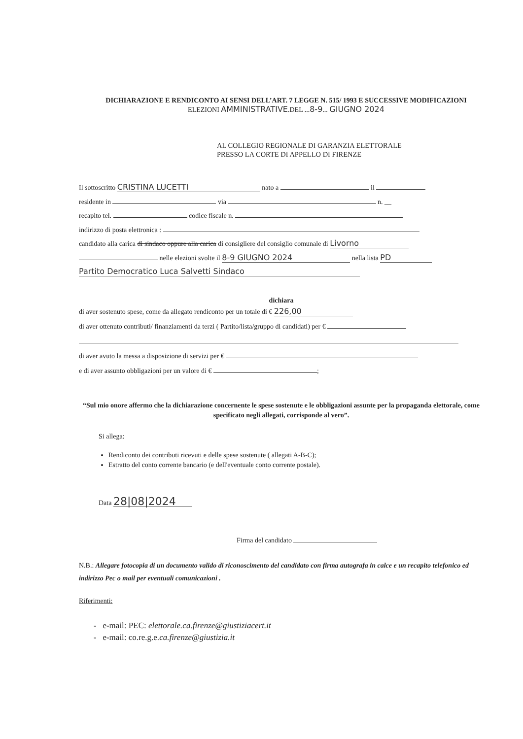DICHIARAZIONE E RENDICONTO AI SENSI DELL’ART. 7 LEGGE N. 515/ 1993 E SUCCESSIVE MODIFICAZIONI
ELEZIONI AMMINISTRATIVE.DEL ...8-9... GIUGNO 2024
AL COLLEGIO REGIONALE DI GARANZIA ELETTORALE
PRESSO LA CORTE DI APPELLO DI FIRENZE
Il sottoscritto CRISTINA LUCETTI nato a il
residente in via n. __
recapito tel. codice fiscale n.
indirizzo di posta elettronica :
candidato alla carica di sindaco oppure alla carica di consigliere del consiglio comunale di Livorno
nelle elezioni svolte il 8-9 GIUGNO 2024 nella lista PD
Partito Democratico Luca Salvetti Sindaco
dichiara
di aver sostenuto spese, come da allegato rendiconto per un totale di € 226,00
di aver ottenuto contributi/ finanziamenti da terzi ( Partito/lista/gruppo di candidati) per €
di aver avuto la messa a disposizione di servizi per €
e di aver assunto obbligazioni per un valore di € ;
“Sul mio onore affermo che la dichiarazione concernente le spese sostenute e le obbligazioni assunte per la propaganda elettorale, come specificato negli allegati, corrisponde al vero”.
Si allega:
Rendiconto dei contributi ricevuti e delle spese sostenute ( allegati A-B-C);
Estratto del conto corrente bancario (e dell'eventuale conto corrente postale).
Data 28|08|2024
Firma del candidato
N.B.: Allegare fotocopia di un documento valido di riconoscimento del candidato con firma autografa in calce e un recapito telefonico ed indirizzo Pec o mail per eventuali comunicazioni .
Riferimenti:
- e-mail: PEC: elettorale.ca.firenze@giustiziacert.it
- e-mail: co.re.g.e.ca.firenze@giustizia.it